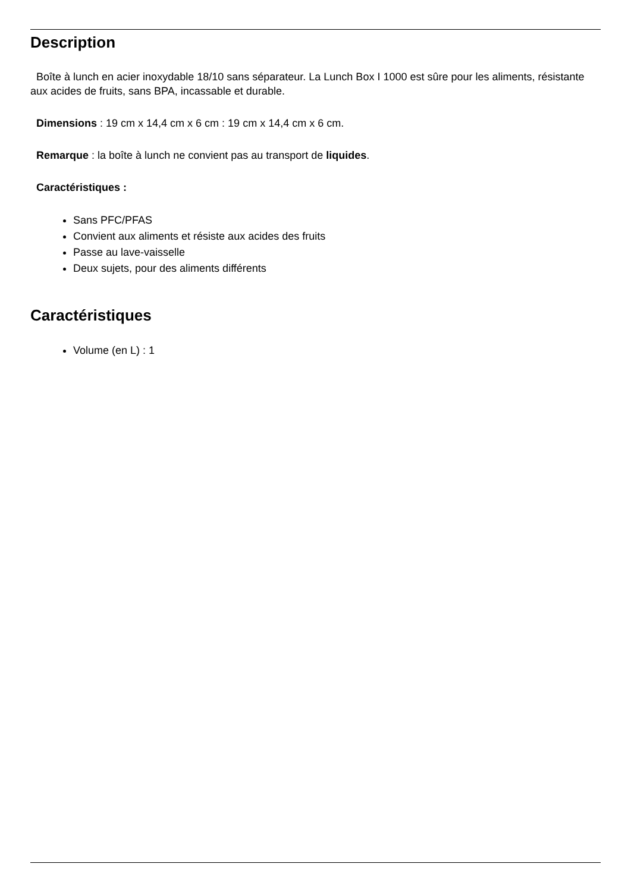Description
Boîte à lunch en acier inoxydable 18/10 sans séparateur. La Lunch Box I 1000 est sûre pour les aliments, résistante aux acides de fruits, sans BPA, incassable et durable.
Dimensions : 19 cm x 14,4 cm x 6 cm : 19 cm x 14,4 cm x 6 cm.
Remarque : la boîte à lunch ne convient pas au transport de liquides.
Caractéristiques :
Sans PFC/PFAS
Convient aux aliments et résiste aux acides des fruits
Passe au lave-vaisselle
Deux sujets, pour des aliments différents
Caractéristiques
Volume (en L) : 1